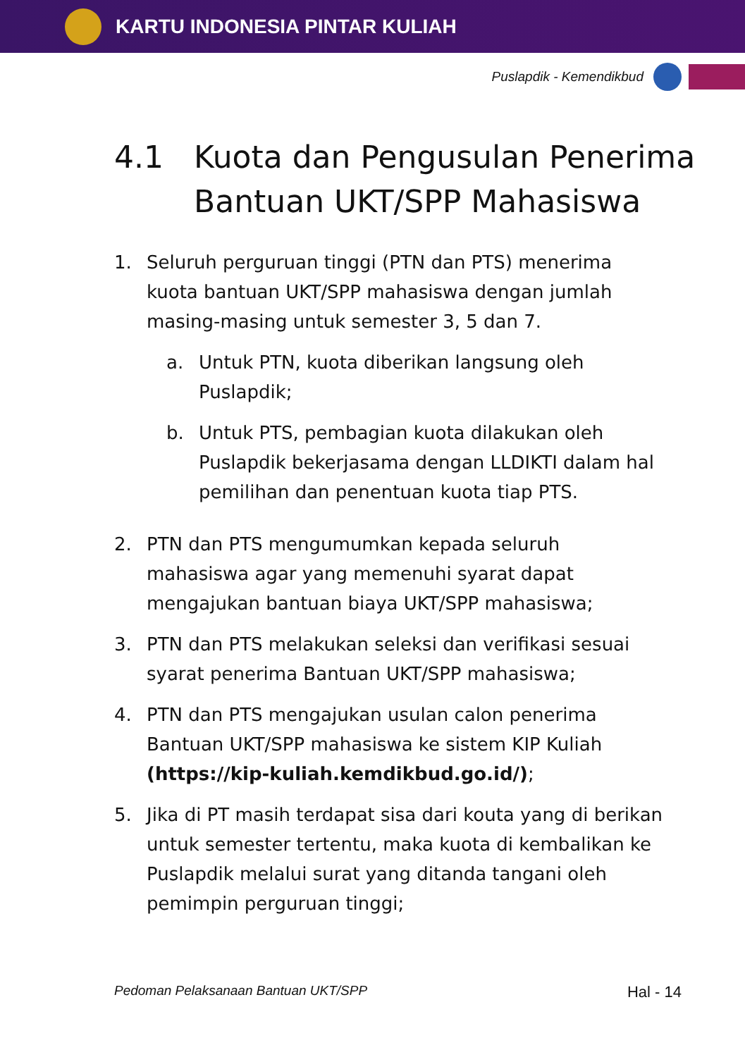KARTU INDONESIA PINTAR KULIAH
Puslapdik - Kemendikbud
4.1 Kuota dan Pengusulan Penerima Bantuan UKT/SPP Mahasiswa
1. Seluruh perguruan tinggi (PTN dan PTS) menerima kuota bantuan UKT/SPP mahasiswa dengan jumlah masing-masing untuk semester 3, 5 dan 7.
a. Untuk PTN, kuota diberikan langsung oleh Puslapdik;
b. Untuk PTS, pembagian kuota dilakukan oleh Puslapdik bekerjasama dengan LLDIKTI dalam hal pemilihan dan penentuan kuota tiap PTS.
2. PTN dan PTS mengumumkan kepada seluruh mahasiswa agar yang memenuhi syarat dapat mengajukan bantuan biaya UKT/SPP mahasiswa;
3. PTN dan PTS melakukan seleksi dan verifikasi sesuai syarat penerima Bantuan UKT/SPP mahasiswa;
4. PTN dan PTS mengajukan usulan calon penerima Bantuan UKT/SPP mahasiswa ke sistem KIP Kuliah (https://kip-kuliah.kemdikbud.go.id/);
5. Jika di PT masih terdapat sisa dari kouta yang di berikan untuk semester tertentu, maka kuota di kembalikan ke Puslapdik melalui surat yang ditanda tangani oleh pemimpin perguruan tinggi;
Pedoman Pelaksanaan Bantuan UKT/SPP Hal - 14